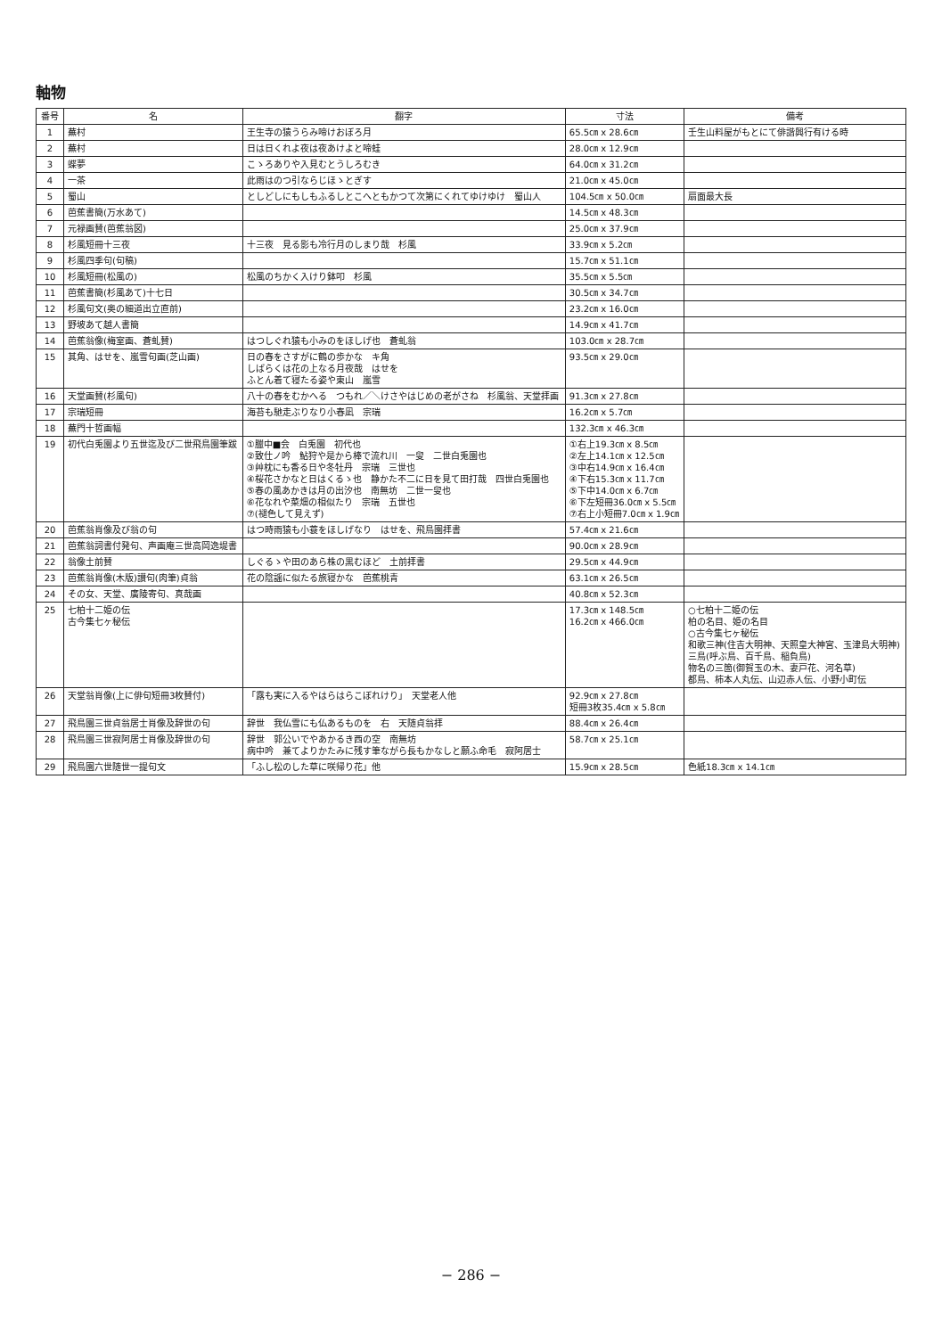軸物
| 番号 | 名 | 翻字 | 寸法 | 備考 |
| --- | --- | --- | --- | --- |
| 1 | 蕪村 | 王生寺の猿うらみ啼けおぼろ月 | 65.5㎝ x 28.6㎝ | 壬生山料屋がもとにて俳諧興行有ける時 |
| 2 | 蕪村 | 日は日くれよ夜は夜あけよと啼蛙 | 28.0㎝ x 12.9㎝ | |
| 3 | 蝶夢 | こゝろありや入見むとうしろむき | 64.0㎝ x 31.2㎝ | |
| 4 | 一茶 | 此雨はのつ引ならじほゝとぎす | 21.0㎝ x 45.0㎝ | |
| 5 | 蜀山 | としどしにもしもふるしとこへともかつて次第にくれてゆけゆけ 蜀山人 | 104.5㎝ x 50.0㎝ | 扇面最大長 |
| 6 | 芭蕉書簡(万水あて) | | 14.5㎝ x 48.3㎝ | |
| 7 | 元禄画賛(芭蕉翁図) | | 25.0㎝ x 37.9㎝ | |
| 8 | 杉風短冊十三夜 | 十三夜 見る影も冷行月のしまり哉 杉風 | 33.9㎝ x 5.2㎝ | |
| 9 | 杉風四季句(句稿) | | 15.7㎝ x 51.1㎝ | |
| 10 | 杉風短冊(松風の) | 松風のちかく入けり鉢叩 杉風 | 35.5㎝ x 5.5㎝ | |
| 11 | 芭蕉書簡(杉風あて)十七日 | | 30.5㎝ x 34.7㎝ | |
| 12 | 杉風句文(奥の細道出立直前) | | 23.2㎝ x 16.0㎝ | |
| 13 | 野坡あて越人書簡 | | 14.9㎝ x 41.7㎝ | |
| 14 | 芭蕉翁像(梅室画、蒼虬賛) | はつしぐれ猿も小みのをほしげ也 蒼虬翁 | 103.0㎝ x 28.7㎝ | |
| 15 | 其角、はせを、嵐雪句画(芝山画) | 日の春をさすがに鶴の歩かな キ角 しばらくは花の上なる月夜哉 はせを ふとん着て寝たる姿や東山 嵐雪 | 93.5㎝ x 29.0㎝ | |
| 16 | 天堂画賛(杉風句) | 八十の春をむかへる つもれ／＼けさやはじめの老がさね 杉風翁、天堂拝画 | 91.3㎝ x 27.8㎝ | |
| 17 | 宗瑞短冊 | 海苔も馳走ぶりなり小春凪 宗瑞 | 16.2㎝ x 5.7㎝ | |
| 18 | 蕪門十哲画幅 | | 132.3㎝ x 46.3㎝ | |
| 19 | 初代白兎園より五世迄及び二世飛鳥園筆跋 | ①臘中■会 白兎園 初代也 ②致仕ノ吟 鮎狩や是から棒で流れ川 一叟 二世白兎園也 ③艸枕にも香る日や冬牡丹 宗瑞 三世也 ④桜花さかなと日はくるゝ也 静かた不二に日を見て田打哉 四世白兎園也 ⑤春の風あかきは月の出汐也 南無坊 二世一叟也 ⑥花なれや菜畑の相似たり 宗瑞 五世也 ⑦(褪色して見えず) | ①右上19.3㎝ x 8.5㎝ ②左上14.1㎝ x 12.5㎝ ③中右14.9㎝ x 16.4㎝ ④下右15.3㎝ x 11.7㎝ ⑤下中14.0㎝ x 6.7㎝ ⑥下左短冊36.0㎝ x 5.5㎝ ⑦右上小短冊7.0㎝ x 1.9㎝ | |
| 20 | 芭蕉翁肖像及び翁の句 | はつ時雨猿も小蓑をほしげなり はせを、飛鳥園拝書 | 57.4㎝ x 21.6㎝ | |
| 21 | 芭蕉翁詞書付発句、声画庵三世高岡逸堤書 | | 90.0㎝ x 28.9㎝ | |
| 22 | 翁像土前賛 | しぐるゝや田のあら株の黒むほど 土前拝書 | 29.5㎝ x 44.9㎝ | |
| 23 | 芭蕉翁肖像(木版)讃句(肉筆)貞翁 | 花の陰謡に似たる旅寝かな 芭蕉桃青 | 63.1㎝ x 26.5㎝ | |
| 24 | その女、天堂、廣陵寄句、真哉画 | | 40.8㎝ x 52.3㎝ | |
| 25 | 七柏十二姫の伝 古今集七ヶ秘伝 | | 17.3㎝ x 148.5㎝ 16.2㎝ x 466.0㎝ | ○七柏十二姫の伝 柏の名目、姫の名目 ○古今集七ヶ秘伝 和歌三神(住吉大明神、天照皇大神宮、玉津島大明神) 三鳥(呼ぶ鳥、百千鳥、稲負鳥) 物名の三箇(御賀玉の木、妻戸花、河名草) 都鳥、柿本人丸伝、山辺赤人伝、小野小町伝 |
| 26 | 天堂翁肖像(上に俳句短冊3枚賛付) | 「露も実に入るやはらはらこぼれけり」 天堂老人他 | 92.9㎝ x 27.8㎝ 短冊3枚35.4㎝ x 5.8㎝ | |
| 27 | 飛鳥園三世貞翁居士肖像及辞世の句 | 辞世 我仏雪にも仏あるものを 右 天随貞翁拝 | 88.4㎝ x 26.4㎝ | |
| 28 | 飛鳥園三世寂阿居士肖像及辞世の句 | 辞世 郭公いでやあかるき西の空 南無坊 病中吟 兼てよりかたみに残す筆ながら長もかなしと願ふ命毛 寂阿居士 | 58.7㎝ x 25.1㎝ | |
| 29 | 飛鳥園六世随世一提句文 | 「ふし松のした草に咲帰り花」他 | 15.9㎝ x 28.5㎝ | 色紙18.3㎝ x 14.1㎝ |
− 286 −